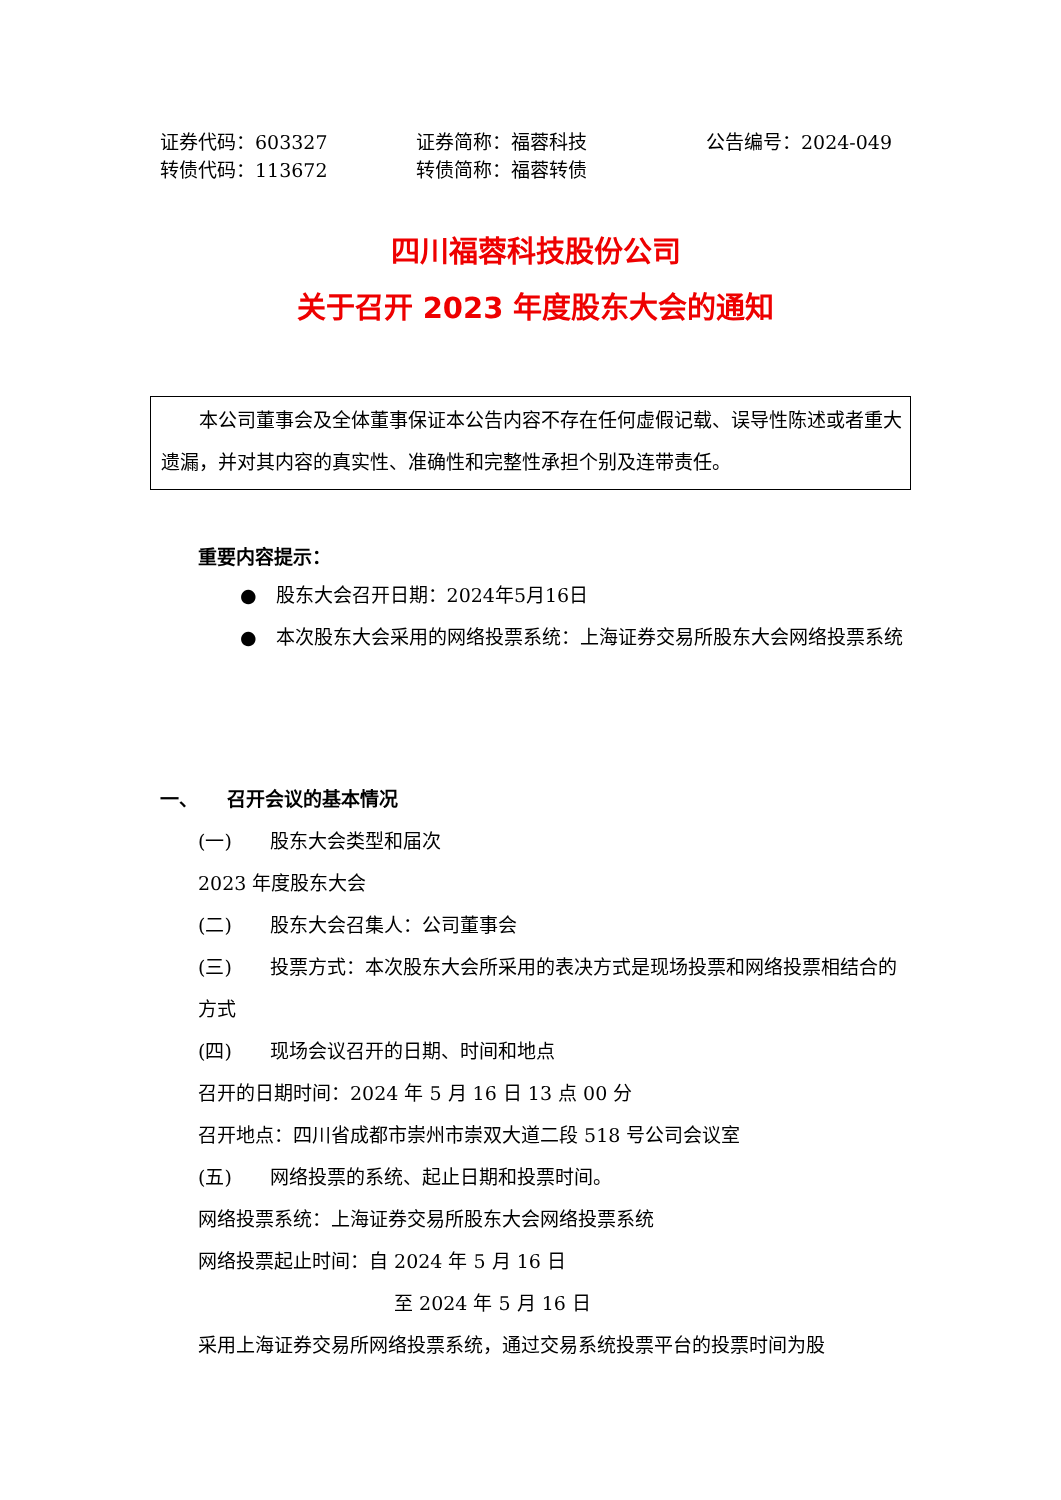证券代码：603327
证券简称：福蓉科技
公告编号：2024-049
转债代码：113672
转债简称：福蓉转债
四川福蓉科技股份公司
关于召开 2023 年度股东大会的通知
　　本公司董事会及全体董事保证本公告内容不存在任何虚假记载、误导性陈述或者重大遗漏，并对其内容的真实性、准确性和完整性承担个别及连带责任。
重要内容提示：
●　股东大会召开日期：2024年5月16日
●　本次股东大会采用的网络投票系统：上海证券交易所股东大会网络投票系统
一、　　召开会议的基本情况
(一)　　股东大会类型和届次
2023 年度股东大会
(二)　　股东大会召集人：公司董事会
(三)　　投票方式：本次股东大会所采用的表决方式是现场投票和网络投票相结合的方式
(四)　　现场会议召开的日期、时间和地点
召开的日期时间：2024 年 5 月 16 日 13 点 00 分
召开地点：四川省成都市崇州市崇双大道二段 518 号公司会议室
(五)　　网络投票的系统、起止日期和投票时间。
网络投票系统：上海证券交易所股东大会网络投票系统
网络投票起止时间：自 2024 年 5 月 16 日
至 2024 年 5 月 16 日
采用上海证券交易所网络投票系统，通过交易系统投票平台的投票时间为股